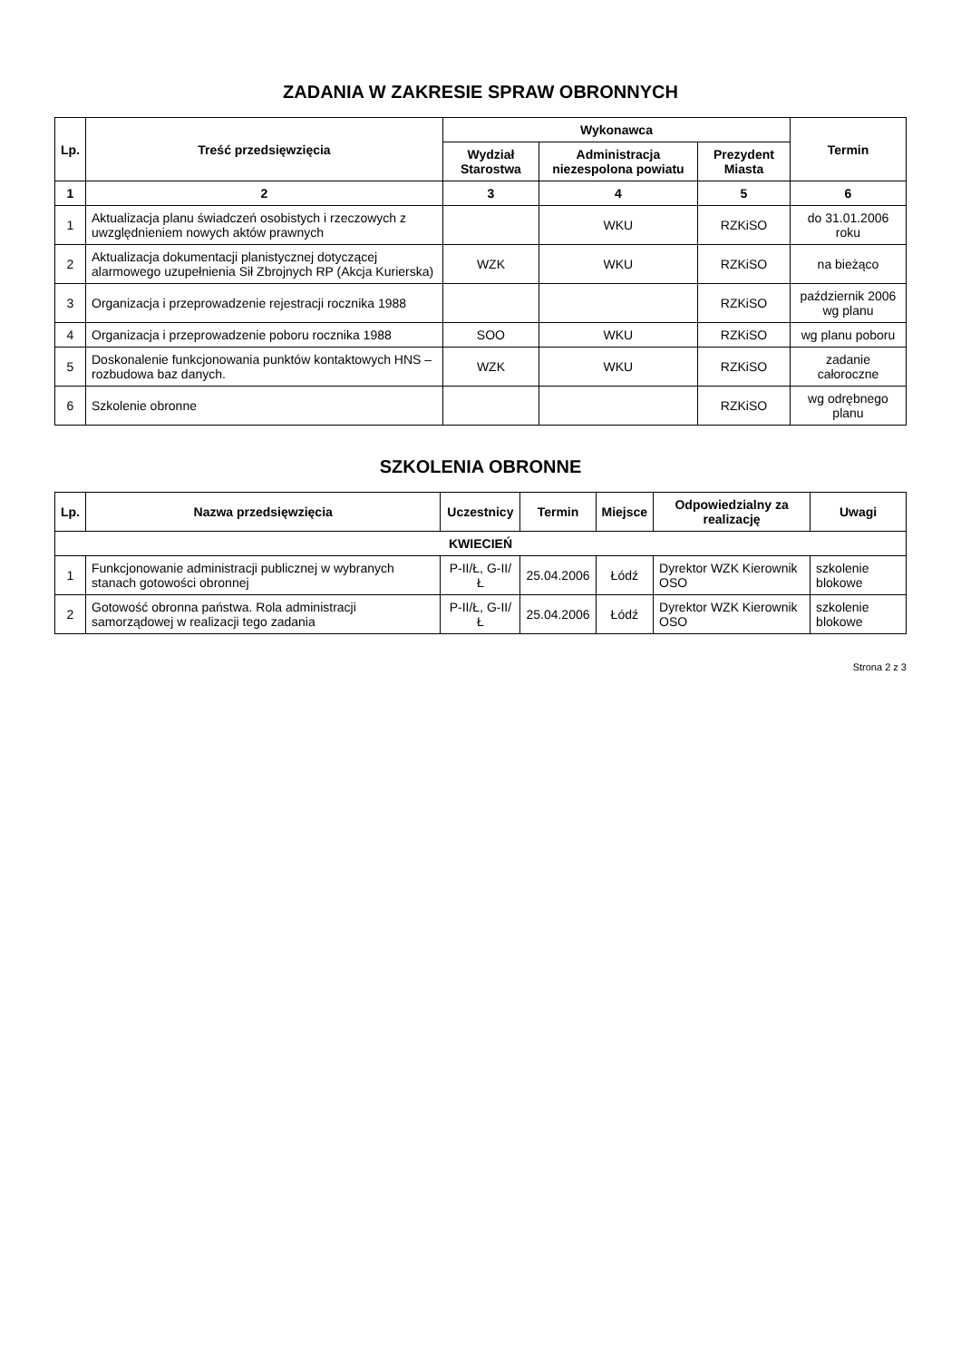ZADANIA W ZAKRESIE SPRAW OBRONNYCH
| Lp. | Treść przedsięwzięcia | Wykonawca | | | Termin |
| --- | --- | --- | --- | --- | --- |
| | | Wydział Starostwa | Administracja niezespolona powiatu | Prezydent Miasta | |
| 1 | 2 | 3 | 4 | 5 | 6 |
| 1 | Aktualizacja planu świadczeń osobistych i rzeczowych z uwzględnieniem nowych aktów prawnych | | WKU | RZKiSO | do 31.01.2006 roku |
| 2 | Aktualizacja dokumentacji planistycznej dotyczącej alarmowego uzupełnienia Sił Zbrojnych RP (Akcja Kurierska) | WZK | WKU | RZKiSO | na bieżąco |
| 3 | Organizacja i przeprowadzenie rejestracji rocznika 1988 | | | RZKiSO | październik 2006 wg planu |
| 4 | Organizacja i przeprowadzenie poboru rocznika 1988 | SOO | WKU | RZKiSO | wg planu poboru |
| 5 | Doskonalenie funkcjonowania punktów kontaktowych HNS – rozbudowa baz danych. | WZK | WKU | RZKiSO | zadanie całoroczne |
| 6 | Szkolenie obronne | | | RZKiSO | wg odrębnego planu |
SZKOLENIA OBRONNE
| Lp. | Nazwa przedsięwzięcia | Uczestnicy | Termin | Miejsce | Odpowiedzialny za realizację | Uwagi |
| --- | --- | --- | --- | --- | --- | --- |
| KWIECIEŃ | | | | | | |
| 1 | Funkcjonowanie administracji publicznej w wybranych stanach gotowości obronnej | P-II/Ł, G-II/Ł | 25.04.2006 | Łódź | Dyrektor WZK Kierownik OSO | szkolenie blokowe |
| 2 | Gotowość obronna państwa. Rola administracji samorządowej w realizacji tego zadania | P-II/Ł, G-II/Ł | 25.04.2006 | Łódź | Dyrektor WZK Kierownik OSO | szkolenie blokowe |
Strona 2 z 3